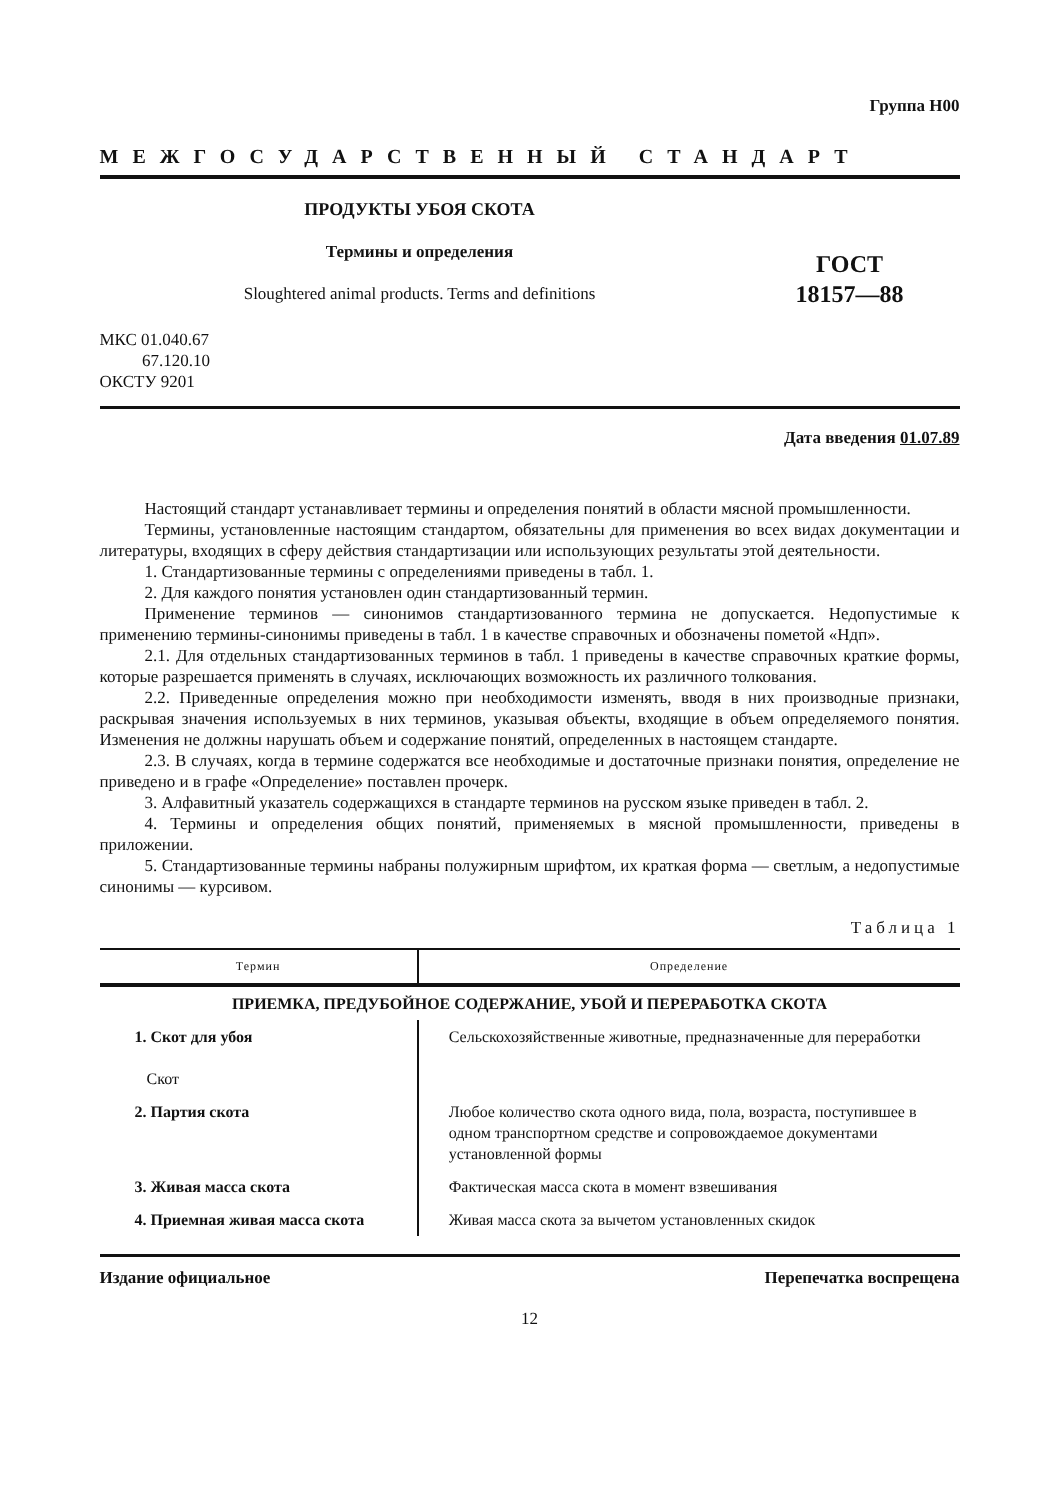Группа Н00
МЕЖГОСУДАРСТВЕННЫЙ СТАНДАРТ
ПРОДУКТЫ УБОЯ СКОТА
Термины и определения
Sloughtered animal products. Terms and definitions
ГОСТ
18157—88
МКС 01.040.67
67.120.10
ОКСТУ 9201
Дата введения 01.07.89
Настоящий стандарт устанавливает термины и определения понятий в области мясной промышленности.
Термины, установленные настоящим стандартом, обязательны для применения во всех видах документации и литературы, входящих в сферу действия стандартизации или использующих результаты этой деятельности.
1. Стандартизованные термины с определениями приведены в табл. 1.
2. Для каждого понятия установлен один стандартизованный термин.
Применение терминов — синонимов стандартизованного термина не допускается. Недопустимые к применению термины-синонимы приведены в табл. 1 в качестве справочных и обозначены пометой «Ндп».
2.1. Для отдельных стандартизованных терминов в табл. 1 приведены в качестве справочных краткие формы, которые разрешается применять в случаях, исключающих возможность их различного толкования.
2.2. Приведенные определения можно при необходимости изменять, вводя в них производные признаки, раскрывая значения используемых в них терминов, указывая объекты, входящие в объем определяемого понятия. Изменения не должны нарушать объем и содержание понятий, определенных в настоящем стандарте.
2.3. В случаях, когда в термине содержатся все необходимые и достаточные признаки понятия, определение не приведено и в графе «Определение» поставлен прочерк.
3. Алфавитный указатель содержащихся в стандарте терминов на русском языке приведен в табл. 2.
4. Термины и определения общих понятий, применяемых в мясной промышленности, приведены в приложении.
5. Стандартизованные термины набраны полужирным шрифтом, их краткая форма — светлым, а недопустимые синонимы — курсивом.
Таблица 1
| Термин | Определение |
| --- | --- |
| ПРИЕМКА, ПРЕДУБОЙНОЕ СОДЕРЖАНИЕ, УБОЙ И ПЕРЕРАБОТКА СКОТА | |
| 1. Скот для убоя Скот | Сельскохозяйственные животные, предназначенные для переработки |
| 2. Партия скота | Любое количество скота одного вида, пола, возраста, поступившее в одном транспортном средстве и сопровождаемое документами установленной формы |
| 3. Живая масса скота | Фактическая масса скота в момент взвешивания |
| 4. Приемная живая масса скота | Живая масса скота за вычетом установленных скидок |
Издание официальное Перепечатка воспрещена
12